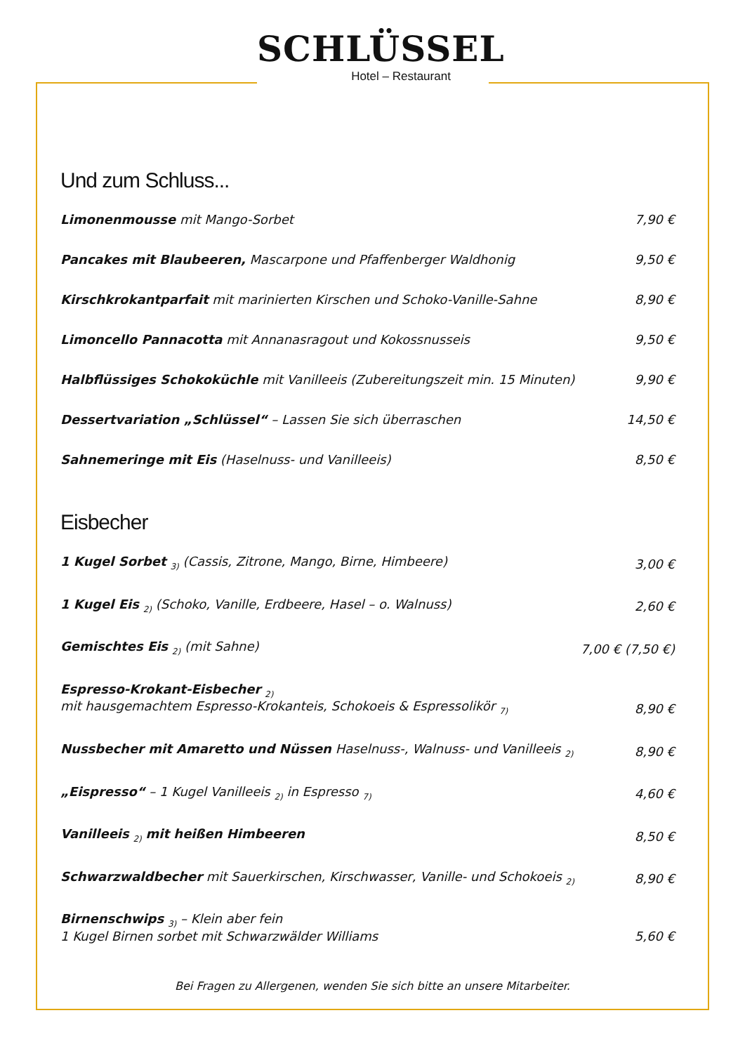SCHLÜSSEL
Hotel – Restaurant
Und zum Schluss...
Limonenmousse mit Mango-Sorbet 7,90 €
Pancakes mit Blaubeeren, Mascarpone und Pfaffenberger Waldhonig 9,50 €
Kirschkrokantparfait mit marinierten Kirschen und Schoko-Vanille-Sahne 8,90 €
Limoncello Pannacotta mit Annanasragout und Kokossnusseis 9,50 €
Halbflüssiges Schokoküchle mit Vanilleeis (Zubereitungszeit min. 15 Minuten) 9,90 €
Dessertvariation „Schlüssel“ – Lassen Sie sich überraschen 14,50 €
Sahnemeringe mit Eis (Haselnuss- und Vanilleeis) 8,50 €
Eisbecher
1 Kugel Sorbet <sub>3)</sub> (Cassis, Zitrone, Mango, Birne, Himbeere) 3,00 €
1 Kugel Eis <sub>2)</sub> (Schoko, Vanille, Erdbeere, Hasel – o. Walnuss) 2,60 €
Gemischtes Eis <sub>2)</sub> (mit Sahne) 7,00 € (7,50 €)
Espresso-Krokant-Eisbecher <sub>2)</sub>
mit hausgemachtem Espresso-Krokanteis, Schokoeis & Espressolikör <sub>7)</sub> 8,90 €
Nussbecher mit Amaretto und Nüssen Haselnuss-, Walnuss- und Vanilleeis <sub>2)</sub> 8,90 €
„Eispresso“ – 1 Kugel Vanilleeis <sub>2)</sub> in Espresso <sub>7)</sub> 4,60 €
Vanilleeis <sub>2)</sub> mit heißen Himbeeren 8,50 €
Schwarzwaldbecher mit Sauerkirschen, Kirschwasser, Vanille- und Schokoeis <sub>2)</sub> 8,90 €
Birnenschwips <sub>3)</sub> – Klein aber fein
1 Kugel Birnen sorbet mit Schwarzwälder Williams 5,60 €
Bei Fragen zu Allergenen, wenden Sie sich bitte an unsere Mitarbeiter.